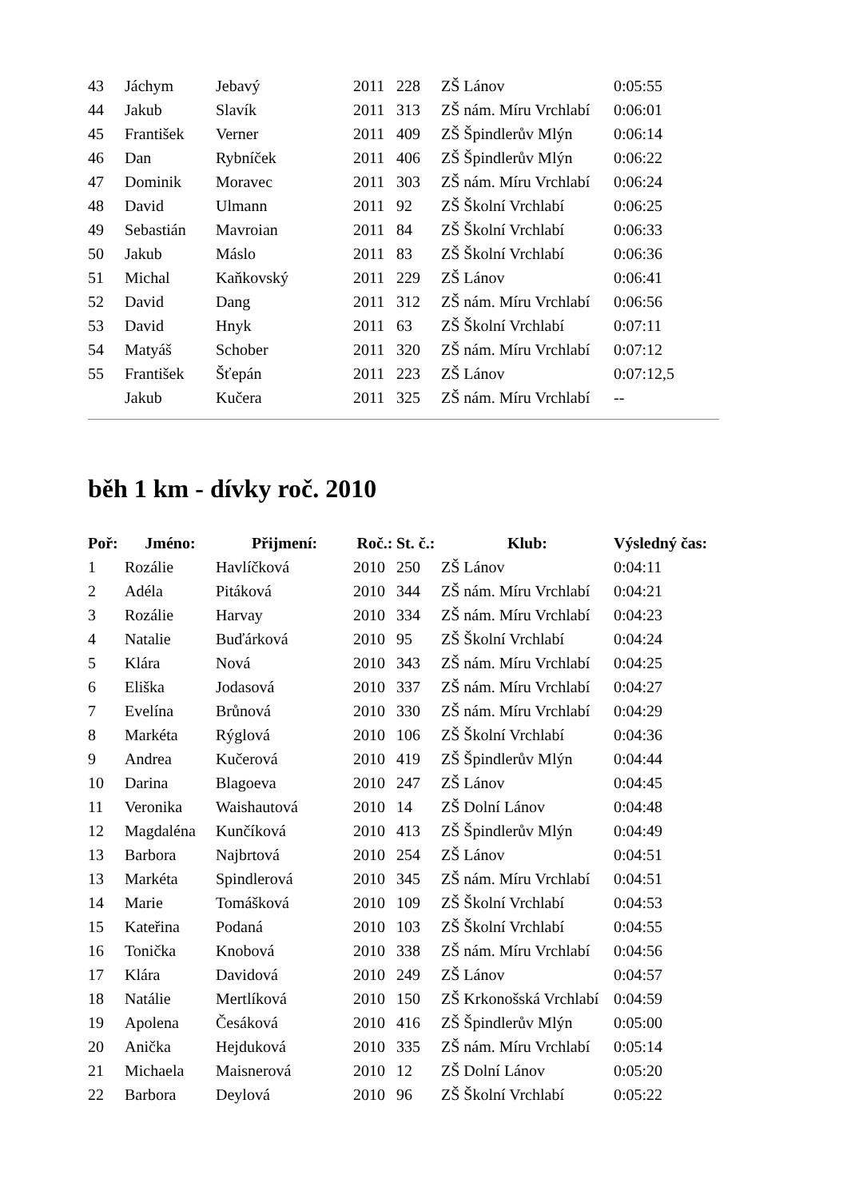| 43 | Jáchym | Jebavý | 2011 | 228 | ZŠ Lánov | 0:05:55 |
| 44 | Jakub | Slavík | 2011 | 313 | ZŠ nám. Míru Vrchlabí | 0:06:01 |
| 45 | František | Verner | 2011 | 409 | ZŠ Špindlerův Mlýn | 0:06:14 |
| 46 | Dan | Rybníček | 2011 | 406 | ZŠ Špindlerův Mlýn | 0:06:22 |
| 47 | Dominik | Moravec | 2011 | 303 | ZŠ nám. Míru Vrchlabí | 0:06:24 |
| 48 | David | Ulmann | 2011 | 92 | ZŠ Školní Vrchlabí | 0:06:25 |
| 49 | Sebastián | Mavroian | 2011 | 84 | ZŠ Školní Vrchlabí | 0:06:33 |
| 50 | Jakub | Máslo | 2011 | 83 | ZŠ Školní Vrchlabí | 0:06:36 |
| 51 | Michal | Kaňkovský | 2011 | 229 | ZŠ Lánov | 0:06:41 |
| 52 | David | Dang | 2011 | 312 | ZŠ nám. Míru Vrchlabí | 0:06:56 |
| 53 | David | Hnyk | 2011 | 63 | ZŠ Školní Vrchlabí | 0:07:11 |
| 54 | Matyáš | Schober | 2011 | 320 | ZŠ nám. Míru Vrchlabí | 0:07:12 |
| 55 | František | Šťepán | 2011 | 223 | ZŠ Lánov | 0:07:12,5 |
| | Jakub | Kučera | 2011 | 325 | ZŠ nám. Míru Vrchlabí | -- |
běh 1 km - dívky roč. 2010
| Poř: | Jméno: | Přijmení: | Roč.: | St. č.: | Klub: | Výsledný čas: |
| --- | --- | --- | --- | --- | --- | --- |
| 1 | Rozálie | Havlíčková | 2010 | 250 | ZŠ Lánov | 0:04:11 |
| 2 | Adéla | Pitáková | 2010 | 344 | ZŠ nám. Míru Vrchlabí | 0:04:21 |
| 3 | Rozálie | Harvay | 2010 | 334 | ZŠ nám. Míru Vrchlabí | 0:04:23 |
| 4 | Natalie | Buďárková | 2010 | 95 | ZŠ Školní Vrchlabí | 0:04:24 |
| 5 | Klára | Nová | 2010 | 343 | ZŠ nám. Míru Vrchlabí | 0:04:25 |
| 6 | Eliška | Jodasová | 2010 | 337 | ZŠ nám. Míru Vrchlabí | 0:04:27 |
| 7 | Evelína | Brůnová | 2010 | 330 | ZŠ nám. Míru Vrchlabí | 0:04:29 |
| 8 | Markéta | Rýglová | 2010 | 106 | ZŠ Školní Vrchlabí | 0:04:36 |
| 9 | Andrea | Kučerová | 2010 | 419 | ZŠ Špindlerův Mlýn | 0:04:44 |
| 10 | Darina | Blagoeva | 2010 | 247 | ZŠ Lánov | 0:04:45 |
| 11 | Veronika | Waishautová | 2010 | 14 | ZŠ Dolní Lánov | 0:04:48 |
| 12 | Magdaléna | Kunčíková | 2010 | 413 | ZŠ Špindlerův Mlýn | 0:04:49 |
| 13 | Barbora | Najbrtová | 2010 | 254 | ZŠ Lánov | 0:04:51 |
| 13 | Markéta | Spindlerová | 2010 | 345 | ZŠ nám. Míru Vrchlabí | 0:04:51 |
| 14 | Marie | Tomášková | 2010 | 109 | ZŠ Školní Vrchlabí | 0:04:53 |
| 15 | Kateřina | Podaná | 2010 | 103 | ZŠ Školní Vrchlabí | 0:04:55 |
| 16 | Tonička | Knobová | 2010 | 338 | ZŠ nám. Míru Vrchlabí | 0:04:56 |
| 17 | Klára | Davidová | 2010 | 249 | ZŠ Lánov | 0:04:57 |
| 18 | Natálie | Mertlíková | 2010 | 150 | ZŠ Krkonošská Vrchlabí | 0:04:59 |
| 19 | Apolena | Česáková | 2010 | 416 | ZŠ Špindlerův Mlýn | 0:05:00 |
| 20 | Anička | Hejduková | 2010 | 335 | ZŠ nám. Míru Vrchlabí | 0:05:14 |
| 21 | Michaela | Maisnerová | 2010 | 12 | ZŠ Dolní Lánov | 0:05:20 |
| 22 | Barbora | Deylová | 2010 | 96 | ZŠ Školní Vrchlabí | 0:05:22 |